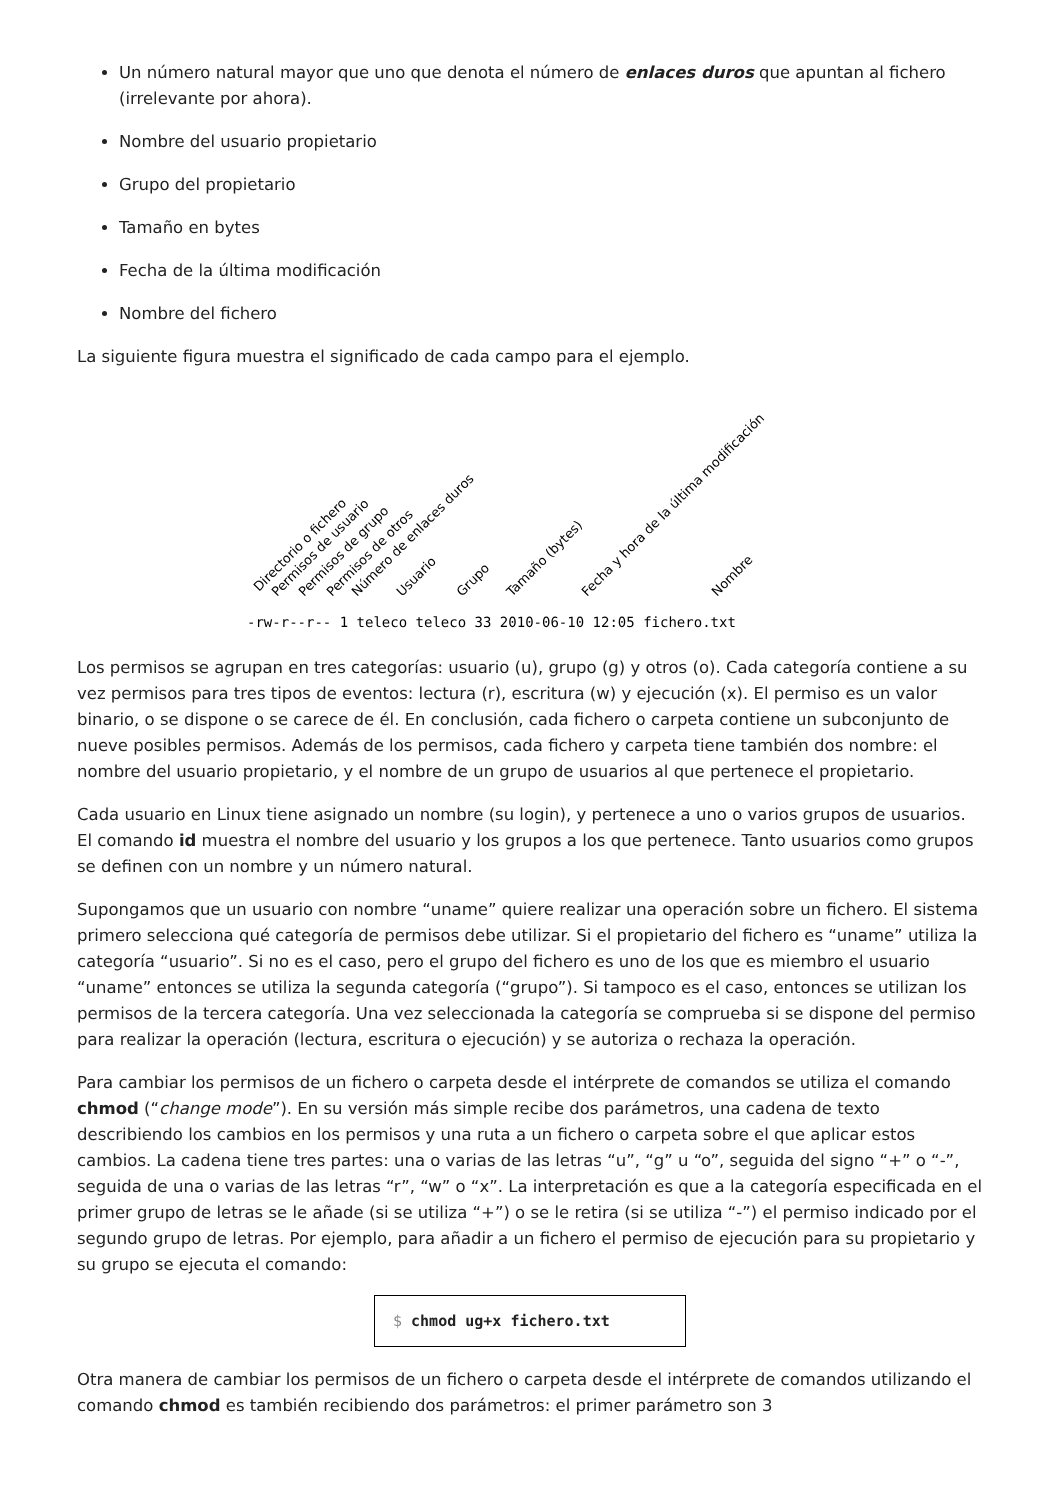Un número natural mayor que uno que denota el número de enlaces duros que apuntan al fichero (irrelevante por ahora).
Nombre del usuario propietario
Grupo del propietario
Tamaño en bytes
Fecha de la última modificación
Nombre del fichero
La siguiente figura muestra el significado de cada campo para el ejemplo.
Directorio o fichero
Permisos de usuario
Permisos de grupo
Permisos de otros
Número de enlaces duros
Usuario
Grupo
Tamaño (bytes)
Fecha y hora de la última modificación
Nombre
-rw-r--r-- 1 teleco teleco 33 2010-06-10 12:05 fichero.txt
Los permisos se agrupan en tres categorías: usuario (u), grupo (g) y otros (o). Cada categoría contiene a su vez permisos para tres tipos de eventos: lectura (r), escritura (w) y ejecución (x). El permiso es un valor binario, o se dispone o se carece de él. En conclusión, cada fichero o carpeta contiene un subconjunto de nueve posibles permisos. Además de los permisos, cada fichero y carpeta tiene también dos nombre: el nombre del usuario propietario, y el nombre de un grupo de usuarios al que pertenece el propietario.
Cada usuario en Linux tiene asignado un nombre (su login), y pertenece a uno o varios grupos de usuarios. El comando id muestra el nombre del usuario y los grupos a los que pertenece. Tanto usuarios como grupos se definen con un nombre y un número natural.
Supongamos que un usuario con nombre “uname” quiere realizar una operación sobre un fichero. El sistema primero selecciona qué categoría de permisos debe utilizar. Si el propietario del fichero es “uname” utiliza la categoría “usuario”. Si no es el caso, pero el grupo del fichero es uno de los que es miembro el usuario “uname” entonces se utiliza la segunda categoría (“grupo”). Si tampoco es el caso, entonces se utilizan los permisos de la tercera categoría. Una vez seleccionada la categoría se comprueba si se dispone del permiso para realizar la operación (lectura, escritura o ejecución) y se autoriza o rechaza la operación.
Para cambiar los permisos de un fichero o carpeta desde el intérprete de comandos se utiliza el comando chmod (“change mode”). En su versión más simple recibe dos parámetros, una cadena de texto describiendo los cambios en los permisos y una ruta a un fichero o carpeta sobre el que aplicar estos cambios. La cadena tiene tres partes: una o varias de las letras “u”, “g” u “o”, seguida del signo “+” o “-”, seguida de una o varias de las letras “r”, “w” o “x”. La interpretación es que a la categoría especificada en el primer grupo de letras se le añade (si se utiliza “+”) o se le retira (si se utiliza “-”) el permiso indicado por el segundo grupo de letras. Por ejemplo, para añadir a un fichero el permiso de ejecución para su propietario y su grupo se ejecuta el comando:
$ chmod ug+x fichero.txt
Otra manera de cambiar los permisos de un fichero o carpeta desde el intérprete de comandos utilizando el comando chmod es también recibiendo dos parámetros: el primer parámetro son 3